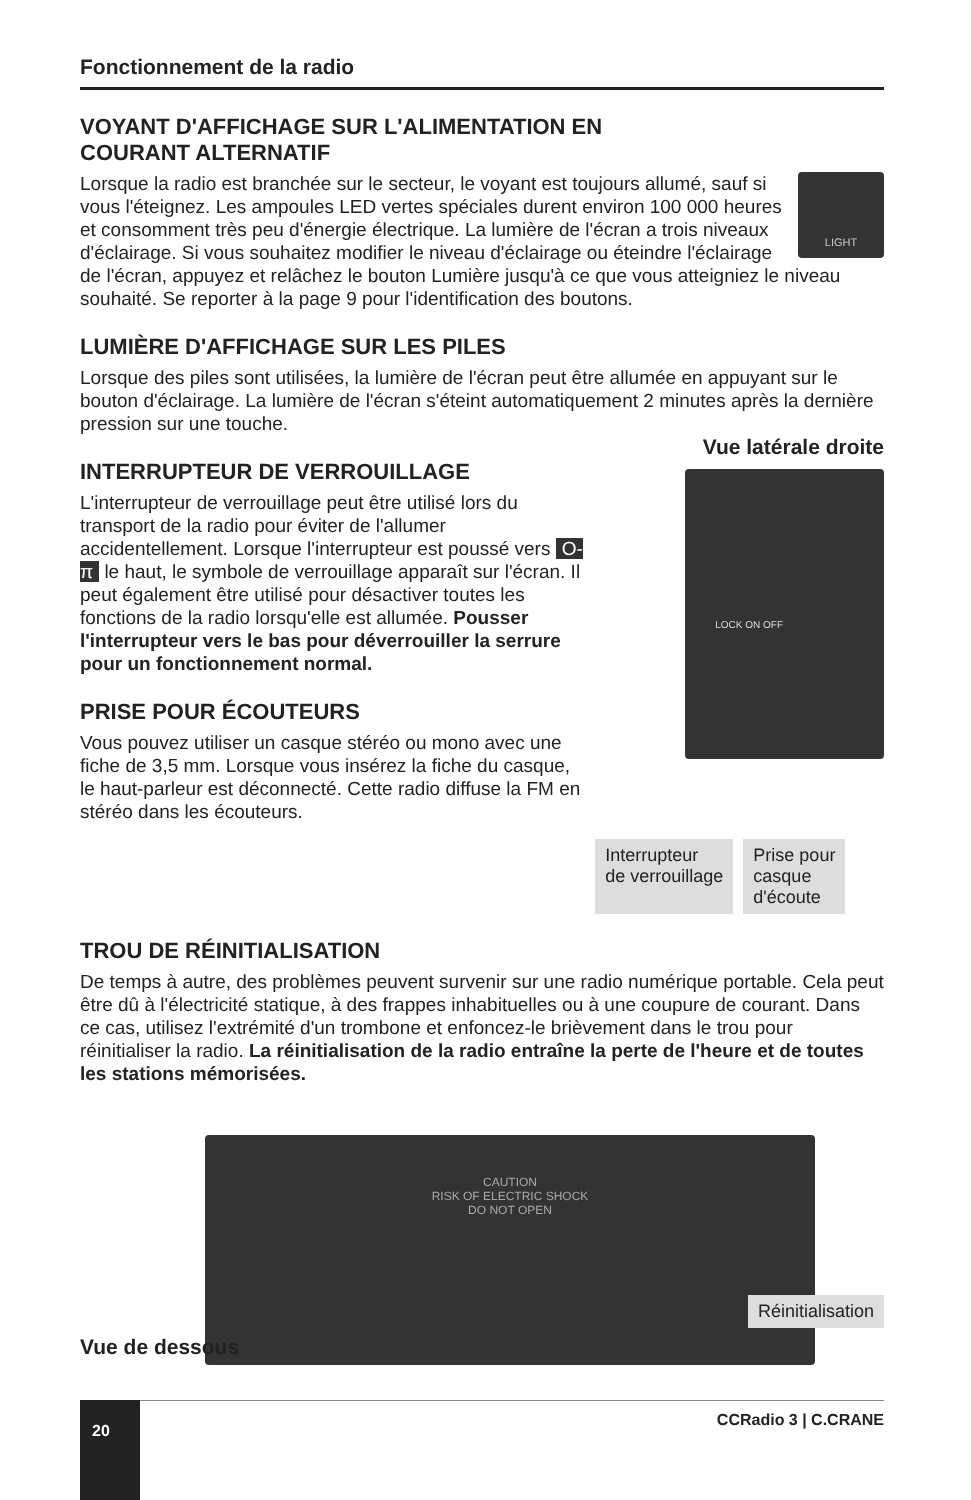Fonctionnement de la radio
VOYANT D'AFFICHAGE SUR L'ALIMENTATION EN
COURANT ALTERNATIF
LIGHT
Lorsque la radio est branchée sur le secteur, le voyant est toujours allumé, sauf si vous l'éteignez. Les ampoules LED vertes spéciales durent environ 100 000 heures et consomment très peu d'énergie électrique. La lumière de l'écran a trois niveaux d'éclairage. Si vous souhaitez modifier le niveau d'éclairage ou éteindre l'éclairage de l'écran, appuyez et relâchez le bouton Lumière jusqu'à ce que vous atteigniez le niveau souhaité. Se reporter à la page 9 pour l'identification des boutons.
LUMIÈRE D'AFFICHAGE SUR LES PILES
Lorsque des piles sont utilisées, la lumière de l'écran peut être allumée en appuyant sur le bouton d'éclairage. La lumière de l'écran s'éteint automatiquement 2 minutes après la dernière pression sur une touche.
INTERRUPTEUR DE VERROUILLAGE
L'interrupteur de verrouillage peut être utilisé lors du transport de la radio pour éviter de l'allumer accidentellement. Lorsque l'interrupteur est poussé vers O-π le haut, le symbole de verrouillage apparaît sur l'écran. Il peut également être utilisé pour désactiver toutes les fonctions de la radio lorsqu'elle est allumée. Pousser l'interrupteur vers le bas pour déverrouiller la serrure pour un fonctionnement normal.
PRISE POUR ÉCOUTEURS
Vous pouvez utiliser un casque stéréo ou mono avec une fiche de 3,5 mm. Lorsque vous insérez la fiche du casque, le haut-parleur est déconnecté. Cette radio diffuse la FM en stéréo dans les écouteurs.
Vue latérale droite
LOCK ON OFF
Interrupteur
de verrouillage Prise pour
casque
d'écoute
TROU DE RÉINITIALISATION
De temps à autre, des problèmes peuvent survenir sur une radio numérique portable. Cela peut être dû à l'électricité statique, à des frappes inhabituelles ou à une coupure de courant. Dans ce cas, utilisez l'extrémité d'un trombone et enfoncez-le brièvement dans le trou pour réinitialiser la radio. La réinitialisation de la radio entraîne la perte de l'heure et de toutes les stations mémorisées.
CAUTION
RISK OF ELECTRIC SHOCK
DO NOT OPEN
Réinitialisation
Vue de dessous
CCRadio 3 | C.CRANE
20